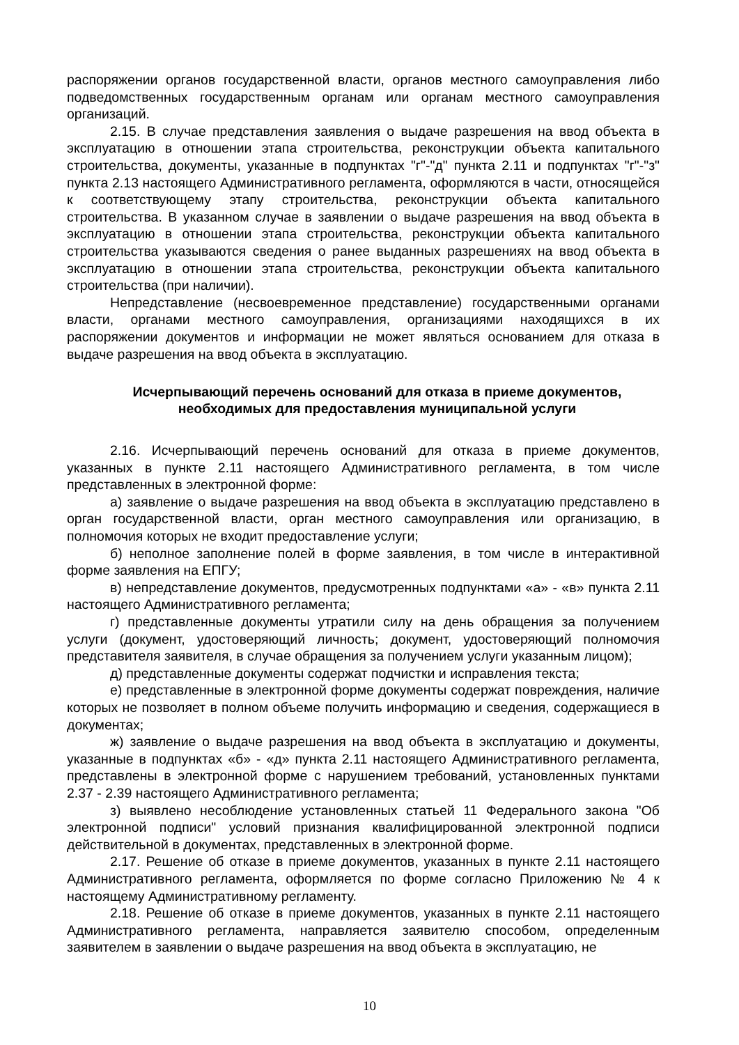распоряжении органов государственной власти, органов местного самоуправления либо подведомственных государственным органам или органам местного самоуправления организаций.
2.15. В случае представления заявления о выдаче разрешения на ввод объекта в эксплуатацию в отношении этапа строительства, реконструкции объекта капитального строительства, документы, указанные в подпунктах "г"-"д" пункта 2.11 и подпунктах "г"-"з" пункта 2.13 настоящего Административного регламента, оформляются в части, относящейся к соответствующему этапу строительства, реконструкции объекта капитального строительства. В указанном случае в заявлении о выдаче разрешения на ввод объекта в эксплуатацию в отношении этапа строительства, реконструкции объекта капитального строительства указываются сведения о ранее выданных разрешениях на ввод объекта в эксплуатацию в отношении этапа строительства, реконструкции объекта капитального строительства (при наличии).
Непредставление (несвоевременное представление) государственными органами власти, органами местного самоуправления, организациями находящихся в их распоряжении документов и информации не может являться основанием для отказа в выдаче разрешения на ввод объекта в эксплуатацию.
Исчерпывающий перечень оснований для отказа в приеме документов,
необходимых для предоставления муниципальной услуги
2.16. Исчерпывающий перечень оснований для отказа в приеме документов, указанных в пункте 2.11 настоящего Административного регламента, в том числе представленных в электронной форме:
а) заявление о выдаче разрешения на ввод объекта в эксплуатацию представлено в орган государственной власти, орган местного самоуправления или организацию, в полномочия которых не входит предоставление услуги;
б) неполное заполнение полей в форме заявления, в том числе в интерактивной форме заявления на ЕПГУ;
в) непредставление документов, предусмотренных подпунктами «а» - «в» пункта 2.11 настоящего Административного регламента;
г) представленные документы утратили силу на день обращения за получением услуги (документ, удостоверяющий личность; документ, удостоверяющий полномочия представителя заявителя, в случае обращения за получением услуги указанным лицом);
д) представленные документы содержат подчистки и исправления текста;
е) представленные в электронной форме документы содержат повреждения, наличие которых не позволяет в полном объеме получить информацию и сведения, содержащиеся в документах;
ж) заявление о выдаче разрешения на ввод объекта в эксплуатацию и документы, указанные в подпунктах «б» - «д» пункта 2.11 настоящего Административного регламента, представлены в электронной форме с нарушением требований, установленных пунктами 2.37 - 2.39 настоящего Административного регламента;
з) выявлено несоблюдение установленных статьей 11 Федерального закона "Об электронной подписи" условий признания квалифицированной электронной подписи действительной в документах, представленных в электронной форме.
2.17. Решение об отказе в приеме документов, указанных в пункте 2.11 настоящего Административного регламента, оформляется по форме согласно Приложению № 4 к настоящему Административному регламенту.
2.18. Решение об отказе в приеме документов, указанных в пункте 2.11 настоящего Административного регламента, направляется заявителю способом, определенным заявителем в заявлении о выдаче разрешения на ввод объекта в эксплуатацию, не
10